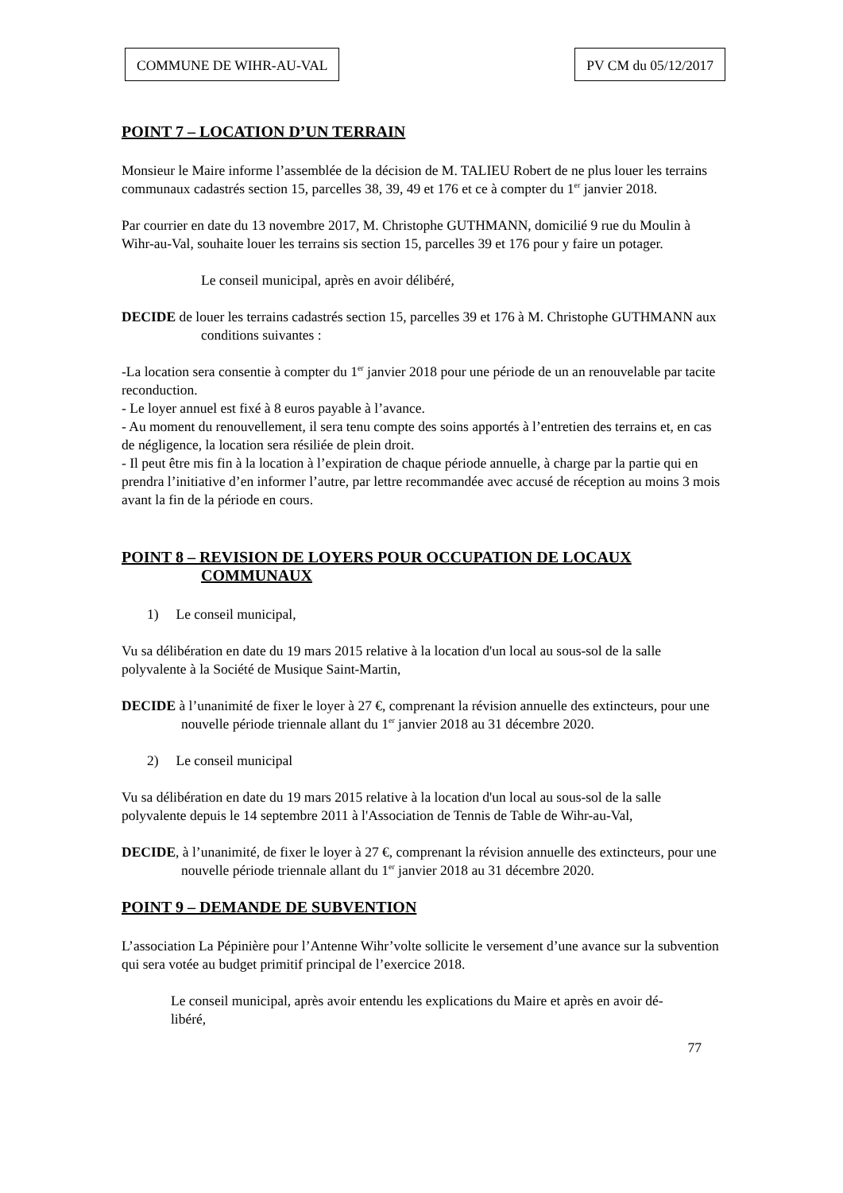COMMUNE DE WIHR-AU-VAL PV CM du 05/12/2017
POINT 7 – LOCATION D’UN TERRAIN
Monsieur le Maire informe l’assemblée de la décision de M. TALIEU Robert de ne plus louer les terrains communaux cadastrés section 15, parcelles 38, 39, 49 et 176 et ce à compter du 1<sup>er</sup> janvier 2018.
Par courrier en date du 13 novembre 2017, M. Christophe GUTHMANN, domicilié 9 rue du Moulin à Wihr-au-Val, souhaite louer les terrains sis section 15, parcelles 39 et 176 pour y faire un potager.
Le conseil municipal, après en avoir délibéré,
DECIDE de louer les terrains cadastrés section 15, parcelles 39 et 176 à M. Christophe GUTHMANN aux conditions suivantes :
-La location sera consentie à compter du 1<sup>er</sup> janvier 2018 pour une période de un an renouvelable par tacite reconduction.
- Le loyer annuel est fixé à 8 euros payable à l’avance.
- Au moment du renouvellement, il sera tenu compte des soins apportés à l’entretien des terrains et, en cas de négligence, la location sera résiliée de plein droit.
- Il peut être mis fin à la location à l’expiration de chaque période annuelle, à charge par la partie qui en prendra l’initiative d’en informer l’autre, par lettre recommandée avec accusé de réception au moins 3 mois avant la fin de la période en cours.
POINT 8 – REVISION DE LOYERS POUR OCCUPATION DE LOCAUX COMMUNAUX
1) Le conseil municipal,
Vu sa délibération en date du 19 mars 2015 relative à la location d'un local au sous-sol de la salle polyvalente à la Société de Musique Saint-Martin,
DECIDE à l’unanimité de fixer le loyer à 27 €, comprenant la révision annuelle des extincteurs, pour une nouvelle période triennale allant du 1<sup>er</sup> janvier 2018 au 31 décembre 2020.
2) Le conseil municipal
Vu sa délibération en date du 19 mars 2015 relative à la location d'un local au sous-sol de la salle polyvalente depuis le 14 septembre 2011 à l'Association de Tennis de Table de Wihr-au-Val,
DECIDE, à l’unanimité, de fixer le loyer à 27 €, comprenant la révision annuelle des extincteurs, pour une nouvelle période triennale allant du 1<sup>er</sup> janvier 2018 au 31 décembre 2020.
POINT 9 – DEMANDE DE SUBVENTION
L’association La Pépinière pour l’Antenne Wihr’volte sollicite le versement d’une avance sur la subvention qui sera votée au budget primitif principal de l’exercice 2018.
Le conseil municipal, après avoir entendu les explications du Maire et après en avoir dé-
libéré,
77